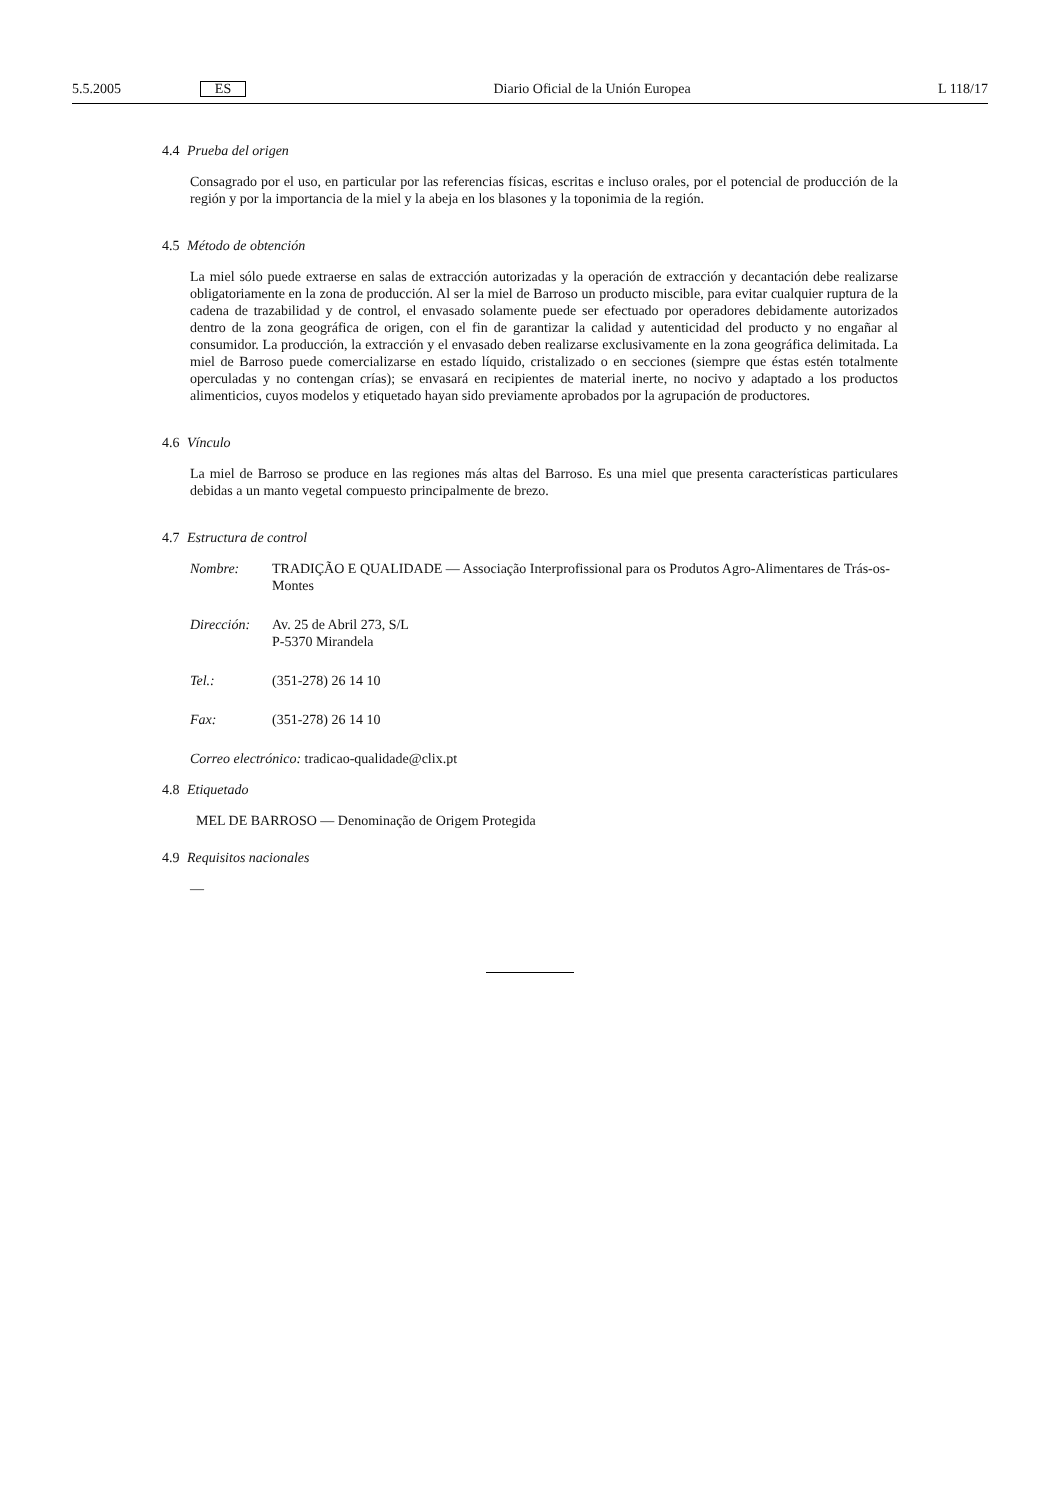5.5.2005 ES Diario Oficial de la Unión Europea L 118/17
4.4 Prueba del origen
Consagrado por el uso, en particular por las referencias físicas, escritas e incluso orales, por el potencial de producción de la región y por la importancia de la miel y la abeja en los blasones y la toponimia de la región.
4.5 Método de obtención
La miel sólo puede extraerse en salas de extracción autorizadas y la operación de extracción y decantación debe realizarse obligatoriamente en la zona de producción. Al ser la miel de Barroso un producto miscible, para evitar cualquier ruptura de la cadena de trazabilidad y de control, el envasado solamente puede ser efectuado por operadores debidamente autorizados dentro de la zona geográfica de origen, con el fin de garantizar la calidad y autenticidad del producto y no engañar al consumidor. La producción, la extracción y el envasado deben realizarse exclusivamente en la zona geográfica delimitada. La miel de Barroso puede comercializarse en estado líquido, cristalizado o en secciones (siempre que éstas estén totalmente operculadas y no contengan crías); se envasará en recipientes de material inerte, no nocivo y adaptado a los productos alimenticios, cuyos modelos y etiquetado hayan sido previamente aprobados por la agrupación de productores.
4.6 Vínculo
La miel de Barroso se produce en las regiones más altas del Barroso. Es una miel que presenta características particulares debidas a un manto vegetal compuesto principalmente de brezo.
4.7 Estructura de control
| Nombre: | TRADIÇÃO E QUALIDADE — Associação Interprofissional para os Produtos Agro-Alimentares de Trás-os-Montes |
| Dirección: | Av. 25 de Abril 273, S/L P-5370 Mirandela |
| Tel.: | (351-278) 26 14 10 |
| Fax: | (351-278) 26 14 10 |
| Correo electrónico: tradicao-qualidade@clix.pt | |
4.8 Etiquetado
MEL DE BARROSO — Denominação de Origem Protegida
4.9 Requisitos nacionales
—